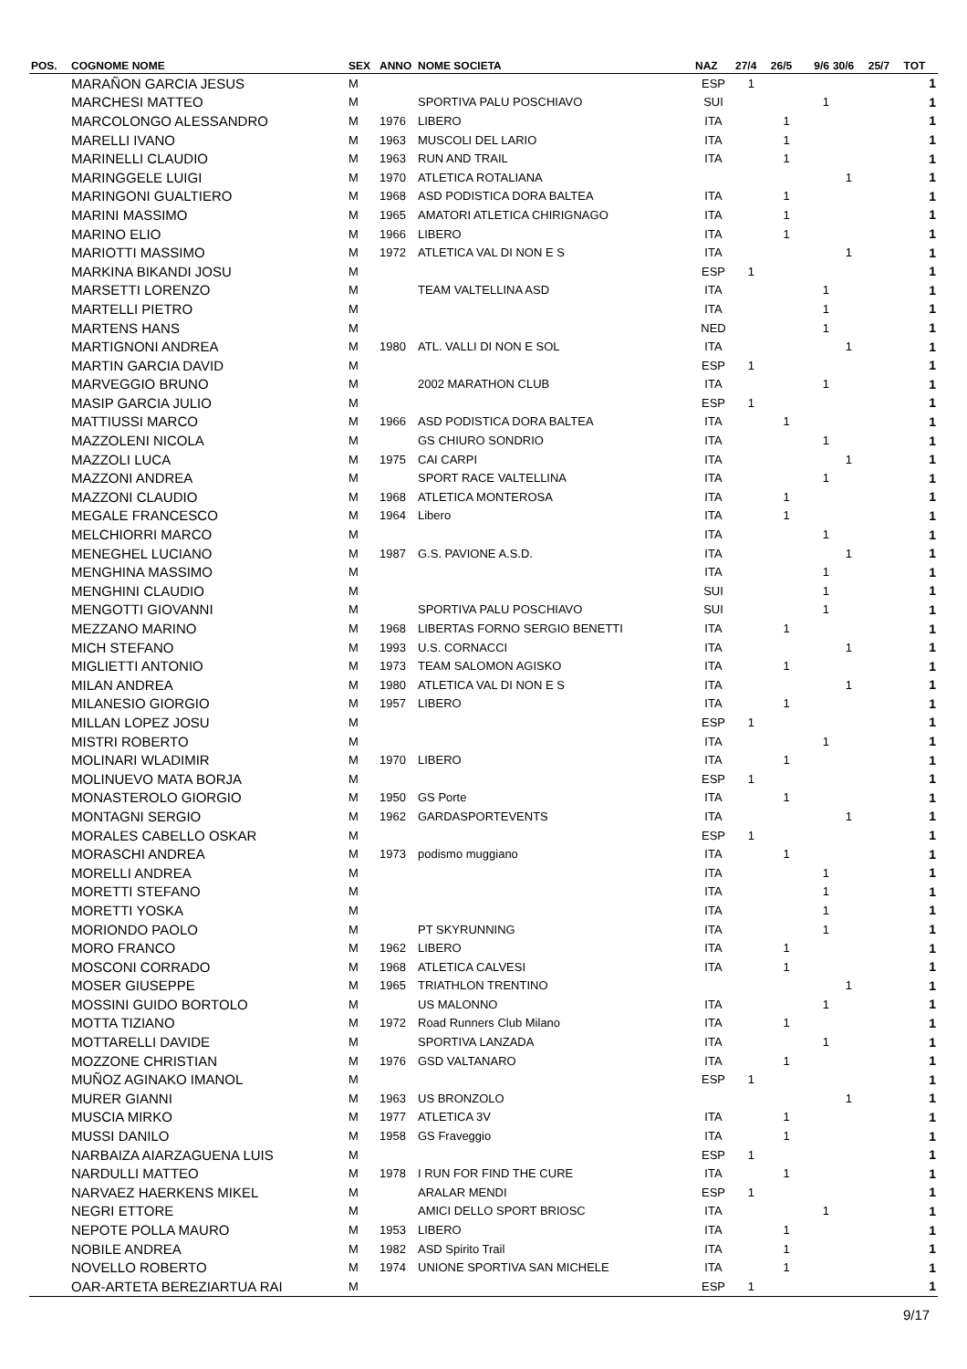| POS. | COGNOME NOME | SEX | ANNO | NOME SOCIETA | NAZ | 27/4 | 26/5 | 9/6 | 30/6 | 25/7 | TOT |
| --- | --- | --- | --- | --- | --- | --- | --- | --- | --- | --- | --- |
| | MARAÑON GARCIA JESUS | M | | | ESP | 1 | | | | | 1 |
| | MARCHESI MATTEO | M | | SPORTIVA PALU POSCHIAVO | SUI | | | 1 | | | 1 |
| | MARCOLONGO ALESSANDRO | M | 1976 | LIBERO | ITA | | 1 | | | | 1 |
| | MARELLI IVANO | M | 1963 | MUSCOLI DEL LARIO | ITA | | 1 | | | | 1 |
| | MARINELLI CLAUDIO | M | 1963 | RUN AND TRAIL | ITA | | 1 | | | | 1 |
| | MARINGGELE LUIGI | M | 1970 | ATLETICA ROTALIANA | | | | | 1 | | 1 |
| | MARINGONI GUALTIERO | M | 1968 | ASD PODISTICA DORA BALTEA | ITA | | 1 | | | | 1 |
| | MARINI MASSIMO | M | 1965 | AMATORI ATLETICA CHIRIGNAGO | ITA | | 1 | | | | 1 |
| | MARINO ELIO | M | 1966 | LIBERO | ITA | | 1 | | | | 1 |
| | MARIOTTI MASSIMO | M | 1972 | ATLETICA VAL DI NON E S | ITA | | | | 1 | | 1 |
| | MARKINA BIKANDI JOSU | M | | | ESP | 1 | | | | | 1 |
| | MARSETTI LORENZO | M | | TEAM VALTELLINA ASD | ITA | | | 1 | | | 1 |
| | MARTELLI PIETRO | M | | | ITA | | | 1 | | | 1 |
| | MARTENS HANS | M | | | NED | | | 1 | | | 1 |
| | MARTIGNONI ANDREA | M | 1980 | ATL. VALLI DI NON E SOL | ITA | | | | 1 | | 1 |
| | MARTIN GARCIA DAVID | M | | | ESP | 1 | | | | | 1 |
| | MARVEGGIO BRUNO | M | | 2002 MARATHON CLUB | ITA | | | 1 | | | 1 |
| | MASIP GARCIA JULIO | M | | | ESP | 1 | | | | | 1 |
| | MATTIUSSI MARCO | M | 1966 | ASD PODISTICA DORA BALTEA | ITA | | 1 | | | | 1 |
| | MAZZOLENI NICOLA | M | | GS CHIURO SONDRIO | ITA | | | 1 | | | 1 |
| | MAZZOLI LUCA | M | 1975 | CAI CARPI | ITA | | | | 1 | | 1 |
| | MAZZONI ANDREA | M | | SPORT RACE VALTELLINA | ITA | | | 1 | | | 1 |
| | MAZZONI CLAUDIO | M | 1968 | ATLETICA MONTEROSA | ITA | | 1 | | | | 1 |
| | MEGALE FRANCESCO | M | 1964 | Libero | ITA | | 1 | | | | 1 |
| | MELCHIORRI MARCO | M | | | ITA | | | 1 | | | 1 |
| | MENEGHEL LUCIANO | M | 1987 | G.S. PAVIONE A.S.D. | ITA | | | | 1 | | 1 |
| | MENGHINA MASSIMO | M | | | ITA | | | 1 | | | 1 |
| | MENGHINI CLAUDIO | M | | | SUI | | | 1 | | | 1 |
| | MENGOTTI GIOVANNI | M | | SPORTIVA PALU POSCHIAVO | SUI | | | 1 | | | 1 |
| | MEZZANO MARINO | M | 1968 | LIBERTAS FORNO SERGIO BENETTI | ITA | | 1 | | | | 1 |
| | MICH STEFANO | M | 1993 | U.S. CORNACCI | ITA | | | | 1 | | 1 |
| | MIGLIETTI ANTONIO | M | 1973 | TEAM SALOMON AGISKO | ITA | | 1 | | | | 1 |
| | MILAN ANDREA | M | 1980 | ATLETICA VAL DI NON E S | ITA | | | | 1 | | 1 |
| | MILANESIO GIORGIO | M | 1957 | LIBERO | ITA | | 1 | | | | 1 |
| | MILLAN LOPEZ JOSU | M | | | ESP | 1 | | | | | 1 |
| | MISTRI ROBERTO | M | | | ITA | | | 1 | | | 1 |
| | MOLINARI WLADIMIR | M | 1970 | LIBERO | ITA | | 1 | | | | 1 |
| | MOLINUEVO MATA BORJA | M | | | ESP | 1 | | | | | 1 |
| | MONASTEROLO GIORGIO | M | 1950 | GS Porte | ITA | | 1 | | | | 1 |
| | MONTAGNI SERGIO | M | 1962 | GARDASPORTEVENTS | ITA | | | | 1 | | 1 |
| | MORALES CABELLO OSKAR | M | | | ESP | 1 | | | | | 1 |
| | MORASCHI ANDREA | M | 1973 | podismo muggiano | ITA | | 1 | | | | 1 |
| | MORELLI ANDREA | M | | | ITA | | | 1 | | | 1 |
| | MORETTI STEFANO | M | | | ITA | | | 1 | | | 1 |
| | MORETTI YOSKA | M | | | ITA | | | 1 | | | 1 |
| | MORIONDO PAOLO | M | | PT SKYRUNNING | ITA | | | 1 | | | 1 |
| | MORO FRANCO | M | 1962 | LIBERO | ITA | | 1 | | | | 1 |
| | MOSCONI CORRADO | M | 1968 | ATLETICA CALVESI | ITA | | 1 | | | | 1 |
| | MOSER GIUSEPPE | M | 1965 | TRIATHLON TRENTINO | | | | | 1 | | 1 |
| | MOSSINI GUIDO BORTOLO | M | | US MALONNO | ITA | | | 1 | | | 1 |
| | MOTTA TIZIANO | M | 1972 | Road Runners Club Milano | ITA | | 1 | | | | 1 |
| | MOTTARELLI DAVIDE | M | | SPORTIVA LANZADA | ITA | | | 1 | | | 1 |
| | MOZZONE CHRISTIAN | M | 1976 | GSD VALTANARO | ITA | | 1 | | | | 1 |
| | MUÑOZ AGINAKO IMANOL | M | | | ESP | 1 | | | | | 1 |
| | MURER GIANNI | M | 1963 | US BRONZOLO | | | | | 1 | | 1 |
| | MUSCIA MIRKO | M | 1977 | ATLETICA 3V | ITA | | 1 | | | | 1 |
| | MUSSI DANILO | M | 1958 | GS Fraveggio | ITA | | 1 | | | | 1 |
| | NARBAIZA AIARZAGUENA LUIS | M | | | ESP | 1 | | | | | 1 |
| | NARDULLI MATTEO | M | 1978 | I RUN FOR FIND THE CURE | ITA | | 1 | | | | 1 |
| | NARVAEZ HAERKENS MIKEL | M | | ARALAR MENDI | ESP | 1 | | | | | 1 |
| | NEGRI ETTORE | M | | AMICI DELLO SPORT BRIOSC | ITA | | | 1 | | | 1 |
| | NEPOTE POLLA MAURO | M | 1953 | LIBERO | ITA | | 1 | | | | 1 |
| | NOBILE ANDREA | M | 1982 | ASD Spirito Trail | ITA | | 1 | | | | 1 |
| | NOVELLO ROBERTO | M | 1974 | UNIONE SPORTIVA SAN MICHELE | ITA | | 1 | | | | 1 |
| | OAR-ARTETA BEREZIARTUA RAI | M | | | ESP | 1 | | | | | 1 |
9/17